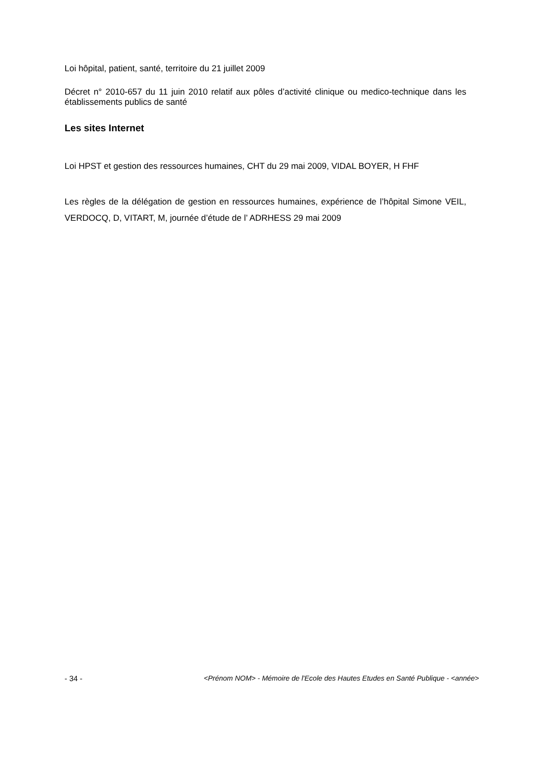Loi hôpital, patient, santé, territoire du 21 juillet 2009
Décret n° 2010-657 du 11 juin 2010 relatif aux pôles d’activité clinique ou medico-technique dans les établissements publics de santé
Les sites Internet
Loi HPST et gestion des ressources humaines, CHT du 29 mai 2009, VIDAL BOYER, H FHF
Les règles de la délégation de gestion en ressources humaines, expérience de l’hôpital Simone VEIL, VERDOCQ, D, VITART, M, journée d’étude de l’ ADRHESS 29 mai 2009
- 34 - <Prénom NOM> - Mémoire de l'Ecole des Hautes Etudes en Santé Publique - <année>